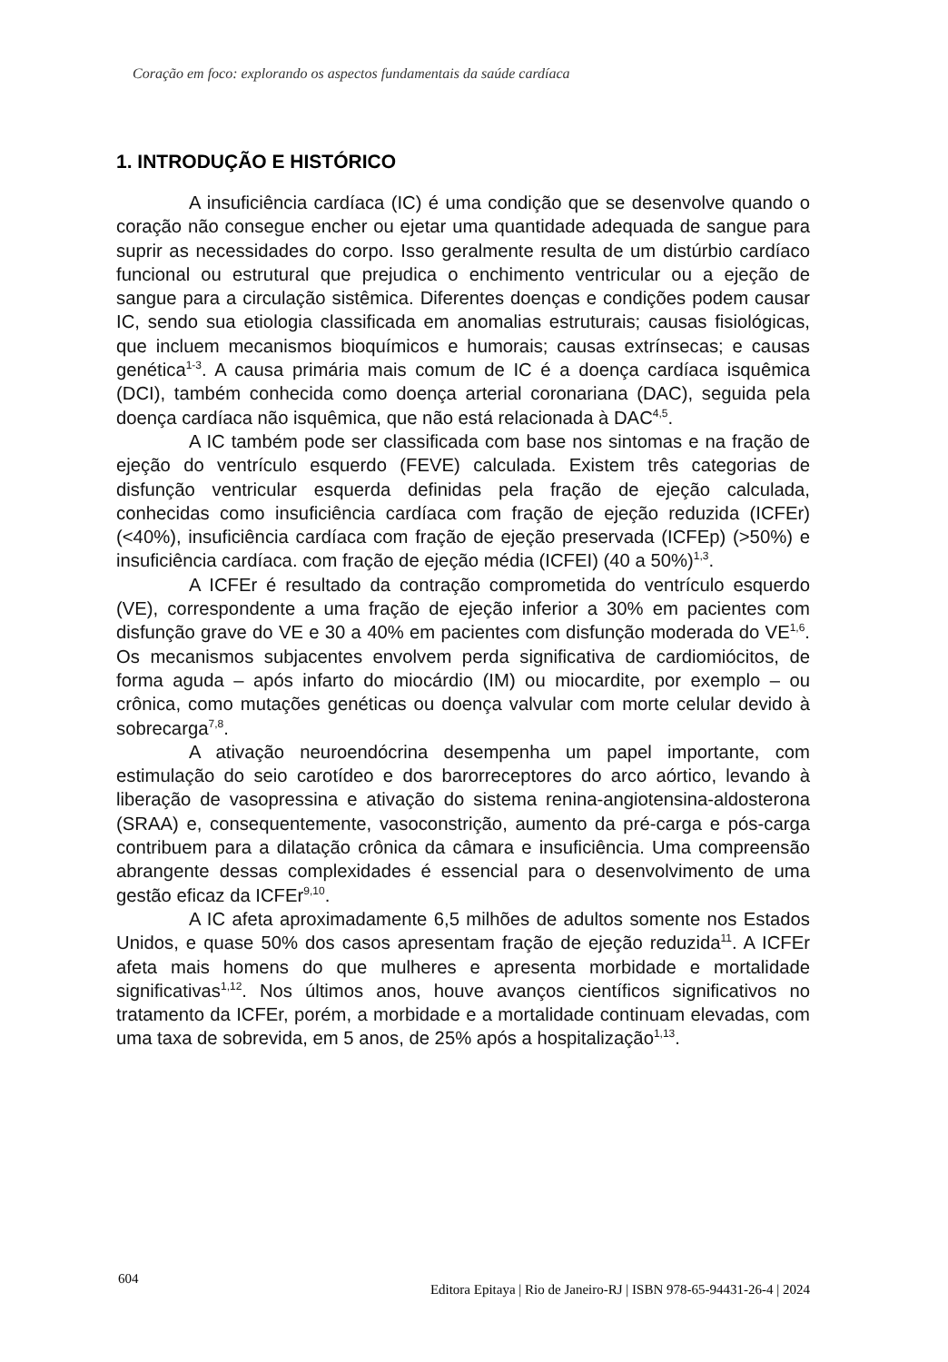Coração em foco: explorando os aspectos fundamentais da saúde cardíaca
1. INTRODUÇÃO E HISTÓRICO
A insuficiência cardíaca (IC) é uma condição que se desenvolve quando o coração não consegue encher ou ejetar uma quantidade adequada de sangue para suprir as necessidades do corpo. Isso geralmente resulta de um distúrbio cardíaco funcional ou estrutural que prejudica o enchimento ventricular ou a ejeção de sangue para a circulação sistêmica. Diferentes doenças e condições podem causar IC, sendo sua etiologia classificada em anomalias estruturais; causas fisiológicas, que incluem mecanismos bioquímicos e humorais; causas extrínsecas; e causas genética<sup>1-3</sup>. A causa primária mais comum de IC é a doença cardíaca isquêmica (DCI), também conhecida como doença arterial coronariana (DAC), seguida pela doença cardíaca não isquêmica, que não está relacionada à DAC<sup>4,5</sup>.
A IC também pode ser classificada com base nos sintomas e na fração de ejeção do ventrículo esquerdo (FEVE) calculada. Existem três categorias de disfunção ventricular esquerda definidas pela fração de ejeção calculada, conhecidas como insuficiência cardíaca com fração de ejeção reduzida (ICFEr) (<40%), insuficiência cardíaca com fração de ejeção preservada (ICFEp) (>50%) e insuficiência cardíaca. com fração de ejeção média (ICFEI) (40 a 50%)<sup>1,3</sup>.
A ICFEr é resultado da contração comprometida do ventrículo esquerdo (VE), correspondente a uma fração de ejeção inferior a 30% em pacientes com disfunção grave do VE e 30 a 40% em pacientes com disfunção moderada do VE<sup>1,6</sup>. Os mecanismos subjacentes envolvem perda significativa de cardiomiócitos, de forma aguda – após infarto do miocárdio (IM) ou miocardite, por exemplo – ou crônica, como mutações genéticas ou doença valvular com morte celular devido à sobrecarga<sup>7,8</sup>.
A ativação neuroendócrina desempenha um papel importante, com estimulação do seio carotídeo e dos barorreceptores do arco aórtico, levando à liberação de vasopressina e ativação do sistema renina-angiotensina-aldosterona (SRAA) e, consequentemente, vasoconstrição, aumento da pré-carga e pós-carga contribuem para a dilatação crônica da câmara e insuficiência. Uma compreensão abrangente dessas complexidades é essencial para o desenvolvimento de uma gestão eficaz da ICFEr<sup>9,10</sup>.
A IC afeta aproximadamente 6,5 milhões de adultos somente nos Estados Unidos, e quase 50% dos casos apresentam fração de ejeção reduzida<sup>11</sup>. A ICFEr afeta mais homens do que mulheres e apresenta morbidade e mortalidade significativas<sup>1,12</sup>. Nos últimos anos, houve avanços científicos significativos no tratamento da ICFEr, porém, a morbidade e a mortalidade continuam elevadas, com uma taxa de sobrevida, em 5 anos, de 25% após a hospitalização<sup>1,13</sup>.
604 Editora Epitaya | Rio de Janeiro-RJ | ISBN 978-65-94431-26-4 | 2024